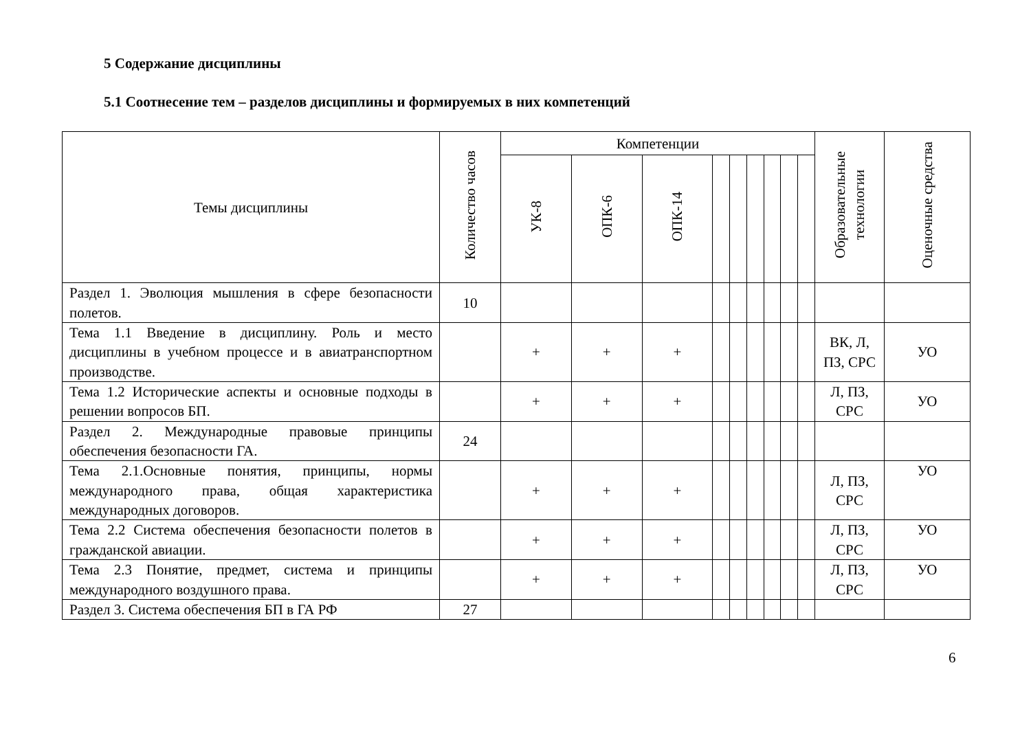5 Содержание дисциплины
5.1 Соотнесение тем – разделов дисциплины и формируемых в них компетенций
| Темы дисциплины | Количество часов | Компетенции | | | | | | | | | Образовательные технологии | Оценочные средства |
| --- | --- | --- | --- | --- | --- | --- | --- | --- | --- | --- | --- | --- |
| | | УК-8 | ОПК-6 | ОПК-14 | | | | | | | | |
| Раздел 1. Эволюция мышления в сфере безопасности полетов. | 10 | | | | | | | | | | | |
| Тема 1.1 Введение в дисциплину. Роль и место дисциплины в учебном процессе и в авиатранспортном производстве. | | + | + | + | | | | | | | ВК, Л, ПЗ, СРС | УО |
| Тема 1.2 Исторические аспекты и основные подходы в решении вопросов БП. | | + | + | + | | | | | | | Л, ПЗ, СРС | УО |
| Раздел 2. Международные правовые принципы обеспечения безопасности ГА. | 24 | | | | | | | | | | | |
| Тема 2.1.Основные понятия, принципы, нормы международного права, общая характеристика международных договоров. | | + | + | + | | | | | | | Л, ПЗ, СРС | УО |
| Тема 2.2 Система обеспечения безопасности полетов в гражданской авиации. | | + | + | + | | | | | | | Л, ПЗ, СРС | УО |
| Тема 2.3 Понятие, предмет, система и принципы международного воздушного права. | | + | + | + | | | | | | | Л, ПЗ, СРС | УО |
| Раздел 3. Система обеспечения БП в ГА РФ | 27 | | | | | | | | | | | |
6